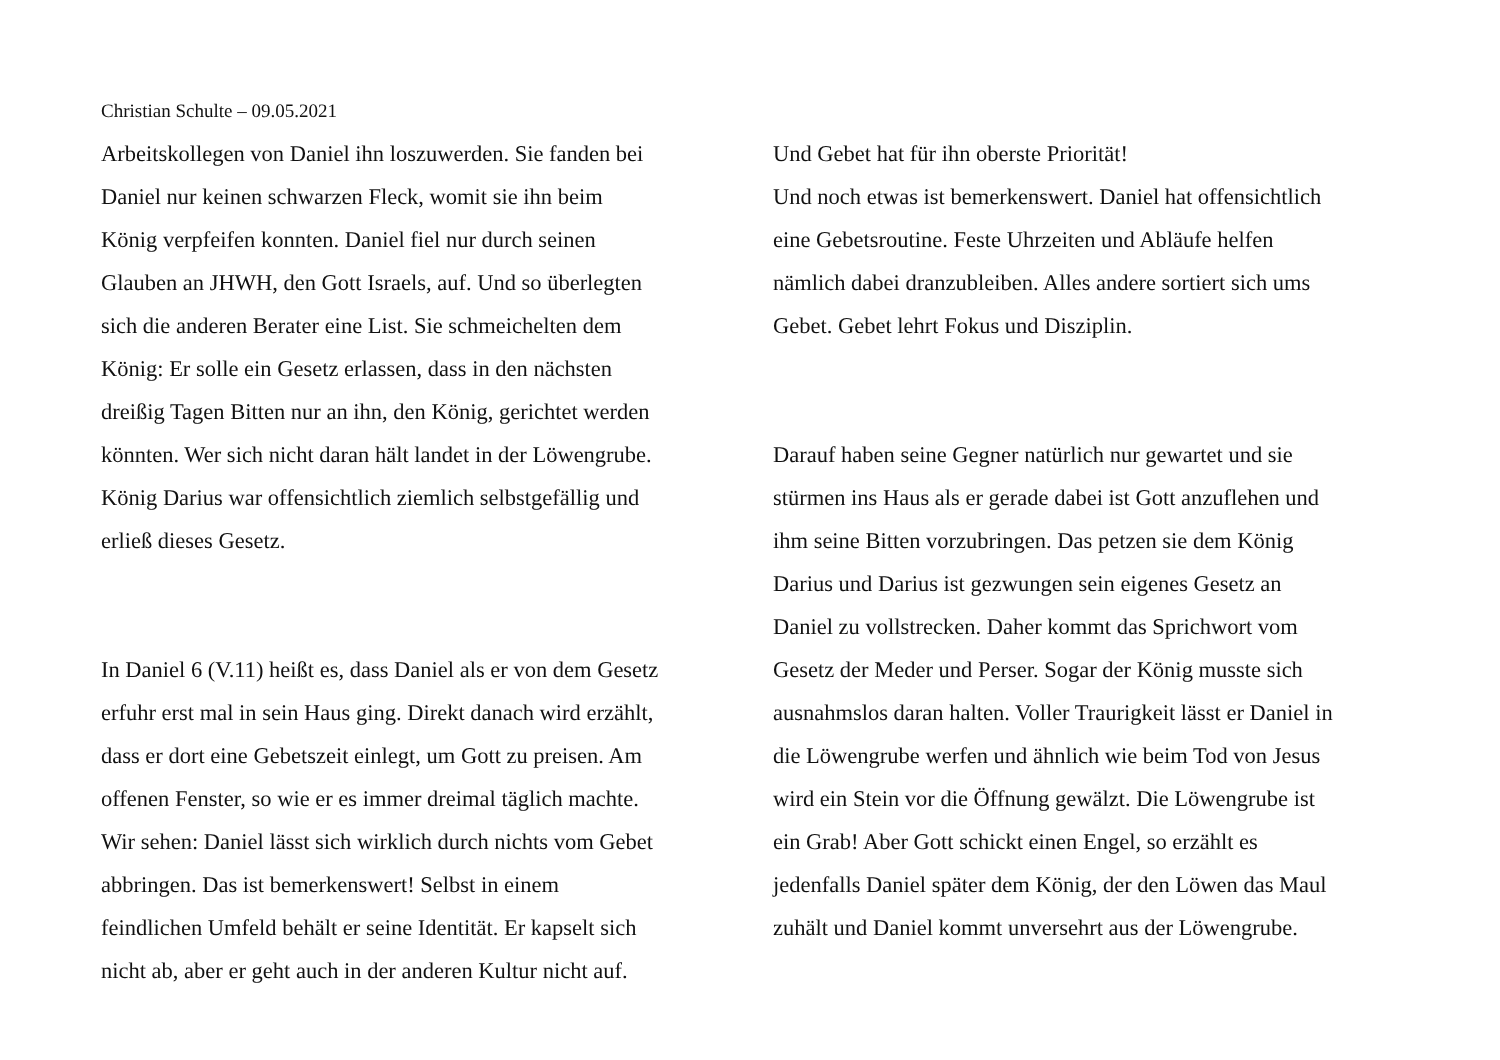Christian Schulte – 09.05.2021
Arbeitskollegen von Daniel ihn loszuwerden. Sie fanden bei
Daniel nur keinen schwarzen Fleck, womit sie ihn beim
König verpfeifen konnten. Daniel fiel nur durch seinen
Glauben an JHWH, den Gott Israels, auf. Und so überlegten
sich die anderen Berater eine List. Sie schmeichelten dem
König: Er solle ein Gesetz erlassen, dass in den nächsten
dreißig Tagen Bitten nur an ihn, den König, gerichtet werden
könnten. Wer sich nicht daran hält landet in der Löwengrube.
König Darius war offensichtlich ziemlich selbstgefällig und
erließ dieses Gesetz.
In Daniel 6 (V.11) heißt es, dass Daniel als er von dem Gesetz
erfuhr erst mal in sein Haus ging. Direkt danach wird erzählt,
dass er dort eine Gebetszeit einlegt, um Gott zu preisen. Am
offenen Fenster, so wie er es immer dreimal täglich machte.
Wir sehen: Daniel lässt sich wirklich durch nichts vom Gebet
abbringen. Das ist bemerkenswert! Selbst in einem
feindlichen Umfeld behält er seine Identität. Er kapselt sich
nicht ab, aber er geht auch in der anderen Kultur nicht auf.
Und Gebet hat für ihn oberste Priorität!
Und noch etwas ist bemerkenswert. Daniel hat offensichtlich
eine Gebetsroutine. Feste Uhrzeiten und Abläufe helfen
nämlich dabei dranzubleiben. Alles andere sortiert sich ums
Gebet. Gebet lehrt Fokus und Disziplin.
Darauf haben seine Gegner natürlich nur gewartet und sie
stürmen ins Haus als er gerade dabei ist Gott anzuflehen und
ihm seine Bitten vorzubringen. Das petzen sie dem König
Darius und Darius ist gezwungen sein eigenes Gesetz an
Daniel zu vollstrecken. Daher kommt das Sprichwort vom
Gesetz der Meder und Perser. Sogar der König musste sich
ausnahmslos daran halten. Voller Traurigkeit lässt er Daniel in
die Löwengrube werfen und ähnlich wie beim Tod von Jesus
wird ein Stein vor die Öffnung gewälzt. Die Löwengrube ist
ein Grab! Aber Gott schickt einen Engel, so erzählt es
jedenfalls Daniel später dem König, der den Löwen das Maul
zuhält und Daniel kommt unversehrt aus der Löwengrube.